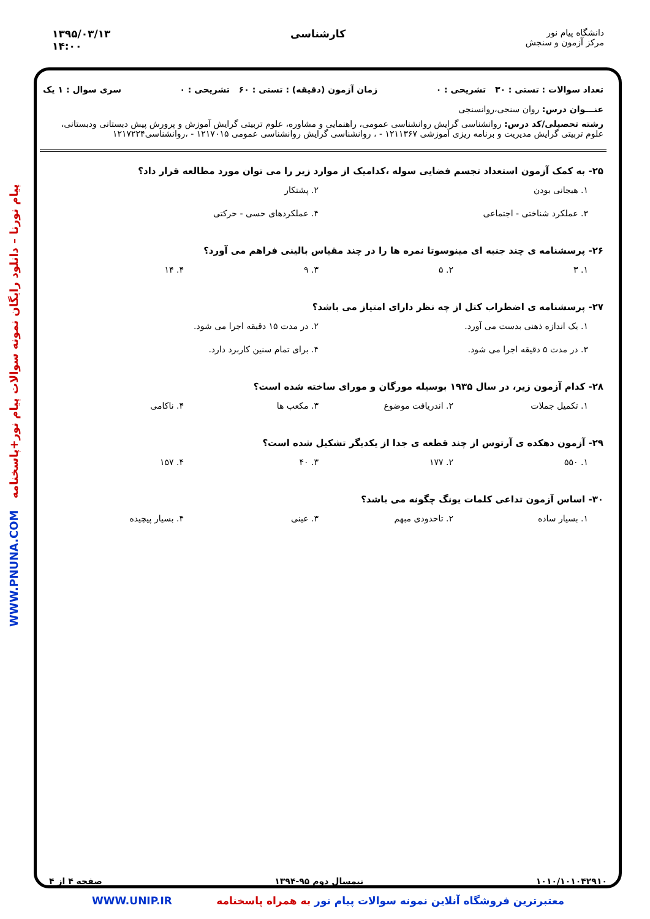دانشگاه پیام نور
مرکز آزمون و سنجش
کارشناسی ۱۳۹۵/۰۳/۱۳
۱۴:۰۰
پیام نورنا – دانلود رایگان نمونه سوالات پیام نور+پاسخنامه WWW.PNUNA.COM
تعداد سوالات : تستی : ۳۰ تشریحی : ۰ زمان آزمون (دقیقه) : تستی : ۶۰ تشریحی : ۰ سری سوال : ۱ یک
عنـــوان درس: روان سنجی،روانسنجی
رشته تحصیلی/کد درس: روانشناسی گرایش روانشناسی عمومی، راهنمایی و مشاوره، علوم تربیتی گرایش آموزش و پرورش پیش دبستانی ودبستانی، علوم تربیتی گرایش مدیریت و برنامه ریزی آموزشی ۱۲۱۱۳۶۷ - ، روانشناسی گرایش روانشناسی عمومی ۱۲۱۷۰۱۵ - ،روانشناسی۱۲۱۷۲۲۴
۲۵- به کمک آزمون استعداد تجسم فضایی سوله ،کدامیک از موارد زیر را می توان مورد مطالعه قرار داد؟
۱. هیجانی بودن ۲. پشتکار ۳. عملکرد شناختی - اجتماعی ۴. عملکردهای حسی - حرکتی
۲۶- پرسشنامه ی چند جنبه ای مینوسوتا نمره ها را در چند مقیاس بالینی فراهم می آورد؟
۱. ۳ ۲. ۵ ۳. ۹ ۴. ۱۴
۲۷- پرسشنامه ی اضطراب کتل از چه نظر دارای امتیاز می باشد؟
۱. یک اندازه ذهنی بدست می آورد. ۲. در مدت ۱۵ دقیقه اجرا می شود. ۳. در مدت ۵ دقیقه اجرا می شود. ۴. برای تمام سنین کاربرد دارد.
۲۸- کدام آزمون زیر، در سال ۱۹۳۵ بوسیله مورگان و مورای ساخته شده است؟
۱. تکمیل جملات ۲. اندریافت موضوع ۳. مکعب ها ۴. ناکامی
۲۹- آزمون دهکده ی آرتوس از چند قطعه ی جدا از یکدیگر تشکیل شده است؟
۱. ۵۵۰ ۲. ۱۷۷ ۳. ۴۰ ۴. ۱۵۷
۳۰- اساس آزمون تداعی کلمات یونگ چگونه می باشد؟
۱. بسیار ساده ۲. تاحدودی مبهم ۳. عینی ۴. بسیار پیچیده
۱۰۱۰/۱۰۱۰۴۲۹۱۰ نیمسال دوم ۹۵-۱۳۹۴ صفحه ۴ از ۴
معتبرترین فروشگاه آنلاین نمونه سوالات پیام نور به همراه پاسخنامه WWW.UNIP.IR